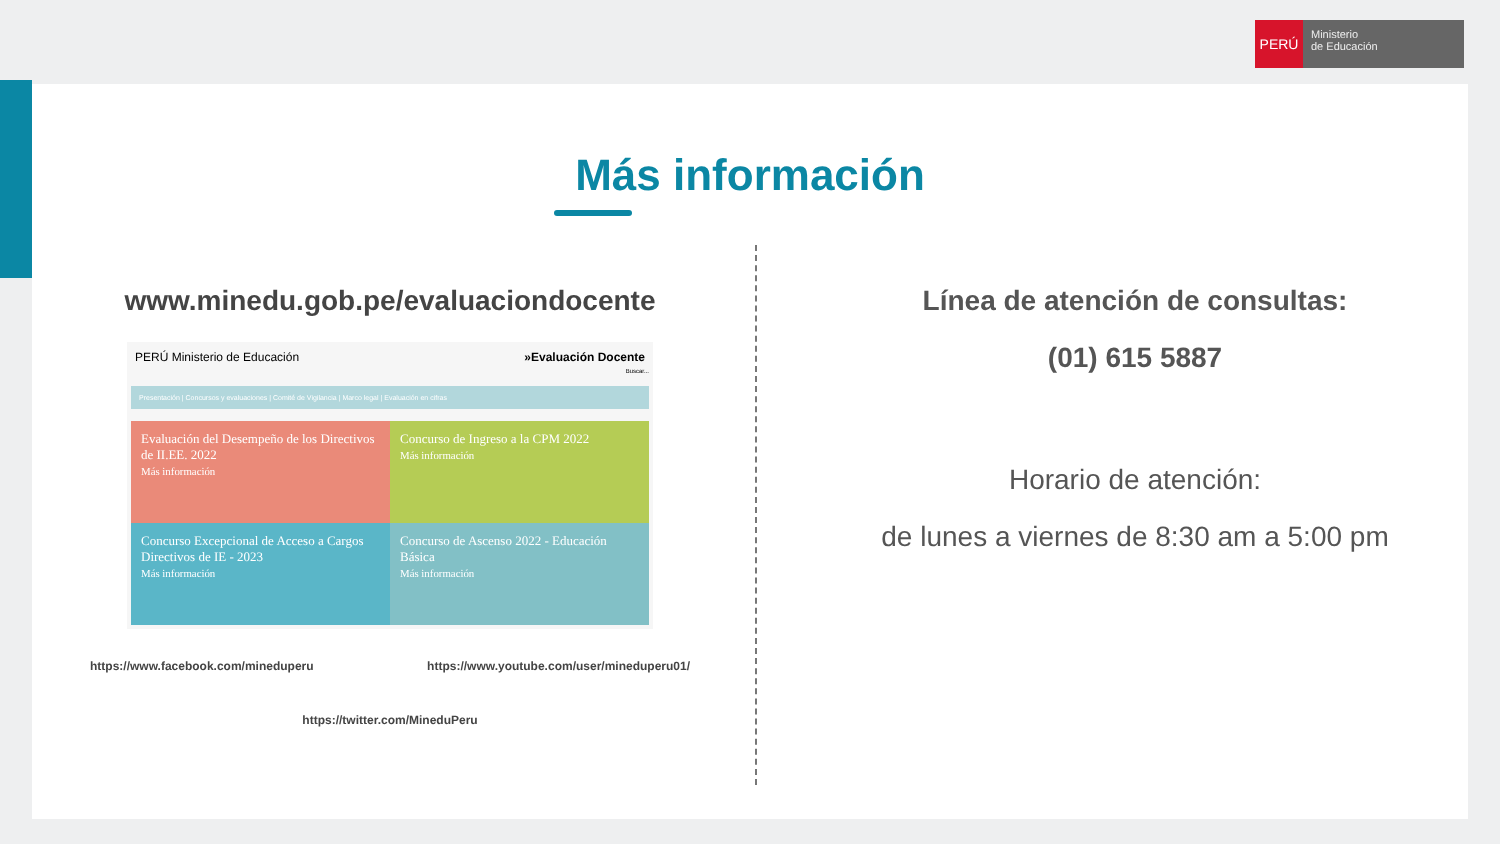PERÚ
Ministerio
de Educación
Más información
www.minedu.gob.pe/evaluaciondocente
PERÚ Ministerio de Educación »Evaluación Docente
Buscar...
Presentación | Concursos y evaluaciones | Comité de Vigilancia | Marco legal | Evaluación en cifras
Evaluación del Desempeño de los Directivos de II.EE. 2022
Más información
Concurso de Ingreso a la CPM 2022
Más información
Concurso Excepcional de Acceso a Cargos Directivos de IE - 2023
Más información
Concurso de Ascenso 2022 - Educación Básica
Más información
https://www.facebook.com/mineduperu https://www.youtube.com/user/mineduperu01/
https://twitter.com/MineduPeru
Línea de atención de consultas:
(01) 615 5887
Horario de atención:
de lunes a viernes de 8:30 am a 5:00 pm